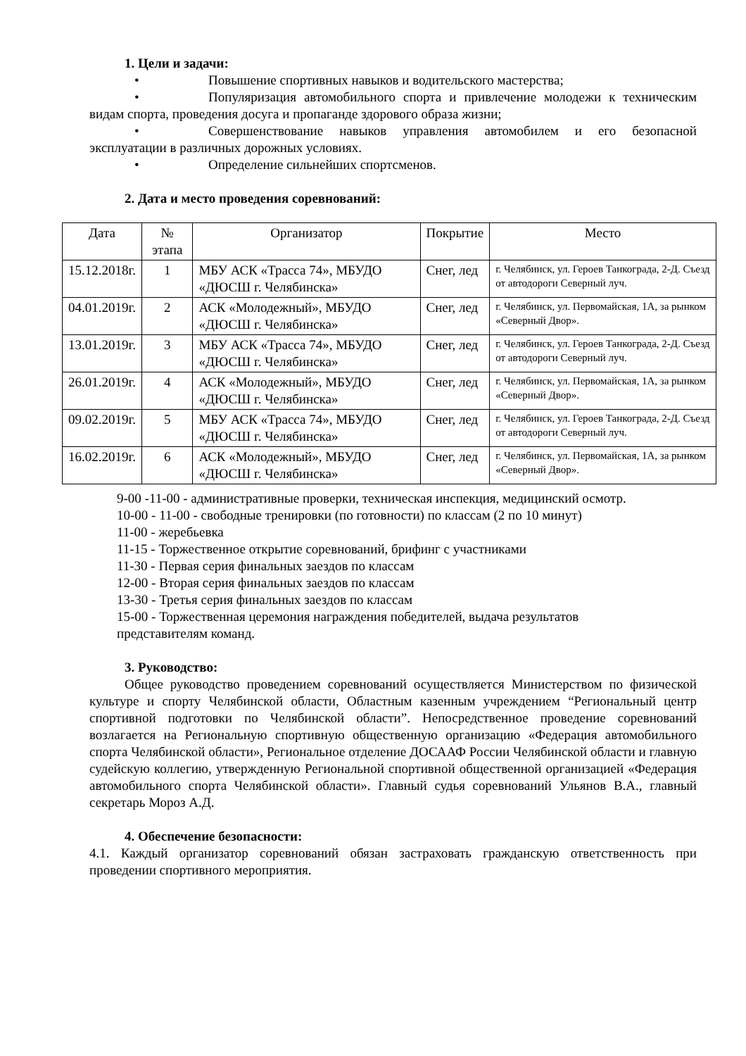1. Цели и задачи:
• Повышение спортивных навыков и водительского мастерства;
• Популяризация автомобильного спорта и привлечение молодежи к техническим видам спорта, проведения досуга и пропаганде здорового образа жизни;
• Совершенствование навыков управления автомобилем и его безопасной эксплуатации в различных дорожных условиях.
• Определение сильнейших спортсменов.
2. Дата и место проведения соревнований:
| Дата | № этапа | Организатор | Покрытие | Место |
| 15.12.2018г. | 1 | МБУ АСК «Трасса 74», МБУДО «ДЮСШ г. Челябинска» | Снег, лед | г. Челябинск, ул. Героев Танкограда, 2-Д. Съезд от автодороги Северный луч. |
| 04.01.2019г. | 2 | АСК «Молодежный», МБУДО «ДЮСШ г. Челябинска» | Снег, лед | г. Челябинск, ул. Первомайская, 1А, за рынком «Северный Двор». |
| 13.01.2019г. | 3 | МБУ АСК «Трасса 74», МБУДО «ДЮСШ г. Челябинска» | Снег, лед | г. Челябинск, ул. Героев Танкограда, 2-Д. Съезд от автодороги Северный луч. |
| 26.01.2019г. | 4 | АСК «Молодежный», МБУДО «ДЮСШ г. Челябинска» | Снег, лед | г. Челябинск, ул. Первомайская, 1А, за рынком «Северный Двор». |
| 09.02.2019г. | 5 | МБУ АСК «Трасса 74», МБУДО «ДЮСШ г. Челябинска» | Снег, лед | г. Челябинск, ул. Героев Танкограда, 2-Д. Съезд от автодороги Северный луч. |
| 16.02.2019г. | 6 | АСК «Молодежный», МБУДО «ДЮСШ г. Челябинска» | Снег, лед | г. Челябинск, ул. Первомайская, 1А, за рынком «Северный Двор». |
9-00 -11-00 - административные проверки, техническая инспекция, медицинский осмотр.
10-00 - 11-00 - свободные тренировки (по готовности) по классам (2 по 10 минут)
11-00 - жеребьевка
11-15 - Торжественное открытие соревнований, брифинг с участниками
11-30 - Первая серия финальных заездов по классам
12-00 - Вторая серия финальных заездов по классам
13-30 - Третья серия финальных заездов по классам
15-00 - Торжественная церемония награждения победителей, выдача результатов представителям команд.
3. Руководство:
Общее руководство проведением соревнований осуществляется Министерством по физической культуре и спорту Челябинской области, Областным казенным учреждением “Региональный центр спортивной подготовки по Челябинской области”. Непосредственное проведение соревнований возлагается на Региональную спортивную общественную организацию «Федерация автомобильного спорта Челябинской области», Региональное отделение ДОСААФ России Челябинской области и главную судейскую коллегию, утвержденную Региональной спортивной общественной организацией «Федерация автомобильного спорта Челябинской области». Главный судья соревнований Ульянов В.А., главный секретарь Мороз А.Д.
4. Обеспечение безопасности:
4.1. Каждый организатор соревнований обязан застраховать гражданскую ответственность при проведении спортивного мероприятия.